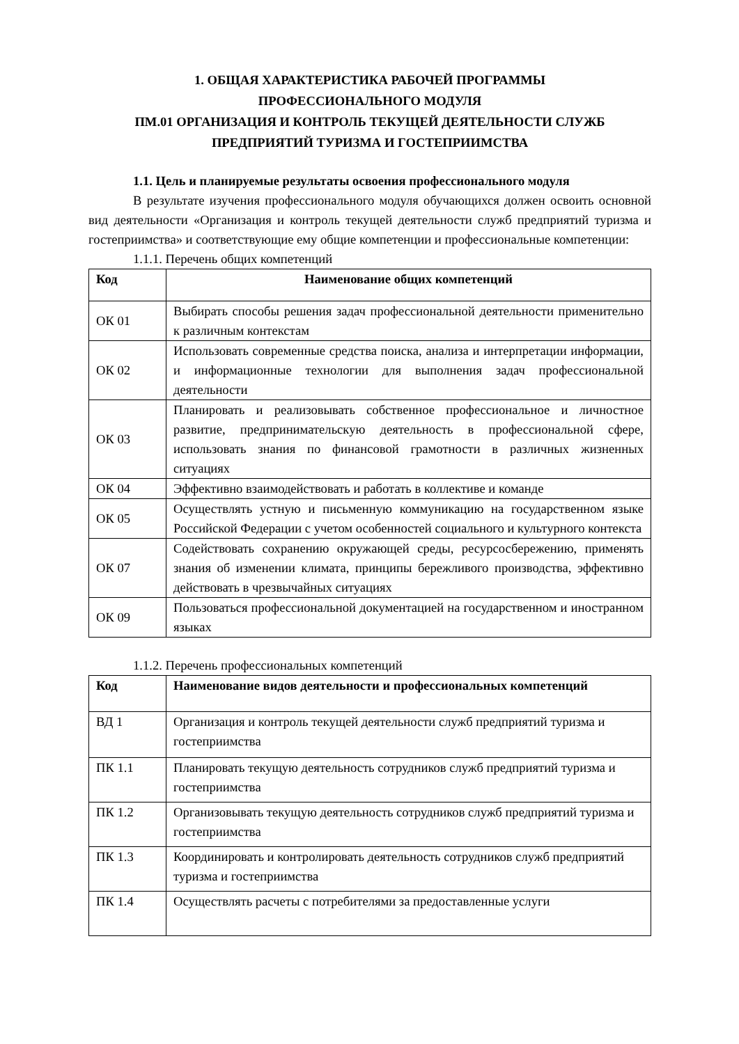1. ОБЩАЯ ХАРАКТЕРИСТИКА РАБОЧЕЙ ПРОГРАММЫ
ПРОФЕССИОНАЛЬНОГО МОДУЛЯ
ПМ.01 ОРГАНИЗАЦИЯ И КОНТРОЛЬ ТЕКУЩЕЙ ДЕЯТЕЛЬНОСТИ СЛУЖБ
ПРЕДПРИЯТИЙ ТУРИЗМА И ГОСТЕПРИИМСТВА
1.1. Цель и планируемые результаты освоения профессионального модуля
В результате изучения профессионального модуля обучающихся должен освоить основной вид деятельности «Организация и контроль текущей деятельности служб предприятий туризма и гостеприимства» и соответствующие ему общие компетенции и профессиональные компетенции:
1.1.1. Перечень общих компетенций
| Код | Наименование общих компетенций |
| --- | --- |
| ОК 01 | Выбирать способы решения задач профессиональной деятельности применительно к различным контекстам |
| ОК 02 | Использовать современные средства поиска, анализа и интерпретации информации, и информационные технологии для выполнения задач профессиональной деятельности |
| ОК 03 | Планировать и реализовывать собственное профессиональное и личностное развитие, предпринимательскую деятельность в профессиональной сфере, использовать знания по финансовой грамотности в различных жизненных ситуациях |
| ОК 04 | Эффективно взаимодействовать и работать в коллективе и команде |
| ОК 05 | Осуществлять устную и письменную коммуникацию на государственном языке Российской Федерации с учетом особенностей социального и культурного контекста |
| ОК 07 | Содействовать сохранению окружающей среды, ресурсосбережению, применять знания об изменении климата, принципы бережливого производства, эффективно действовать в чрезвычайных ситуациях |
| ОК 09 | Пользоваться профессиональной документацией на государственном и иностранном языках |
1.1.2. Перечень профессиональных компетенций
| Код | Наименование видов деятельности и профессиональных компетенций |
| --- | --- |
| ВД 1 | Организация и контроль текущей деятельности служб предприятий туризма и гостеприимства |
| ПК 1.1 | Планировать текущую деятельность сотрудников служб предприятий туризма и гостеприимства |
| ПК 1.2 | Организовывать текущую деятельность сотрудников служб предприятий туризма и гостеприимства |
| ПК 1.3 | Координировать и контролировать деятельность сотрудников служб предприятий туризма и гостеприимства |
| ПК 1.4 | Осуществлять расчеты с потребителями за предоставленные услуги |